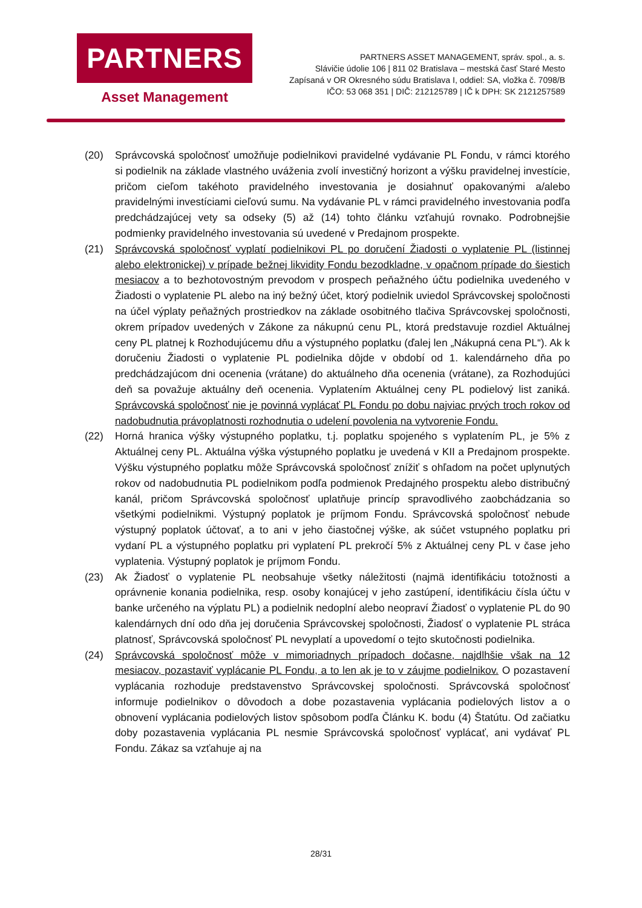PARTNERS
Asset Management
PARTNERS ASSET MANAGEMENT, správ. spol., a. s.
Slávičie údolie 106 | 811 02 Bratislava – mestská časť Staré Mesto
Zapísaná v OR Okresného súdu Bratislava I, oddiel: SA, vložka č. 7098/B
IČO: 53 068 351 | DIČ: 212125789 | IČ k DPH: SK 2121257589
(20) Správcovská spoločnosť umožňuje podielnikovi pravidelné vydávanie PL Fondu, v rámci ktorého si podielnik na základe vlastného uváženia zvolí investičný horizont a výšku pravidelnej investície, pričom cieľom takéhoto pravidelného investovania je dosiahnuť opakovanými a/alebo pravidelnými investíciami cieľovú sumu. Na vydávanie PL v rámci pravidelného investovania podľa predchádzajúcej vety sa odseky (5) až (14) tohto článku vzťahujú rovnako. Podrobnejšie podmienky pravidelného investovania sú uvedené v Predajnom prospekte.
(21) Správcovská spoločnosť vyplatí podielnikovi PL po doručení Žiadosti o vyplatenie PL (listinnej alebo elektronickej) v prípade bežnej likvidity Fondu bezodkladne, v opačnom prípade do šiestich mesiacov a to bezhotovostným prevodom v prospech peňažného účtu podielnika uvedeného v Žiadosti o vyplatenie PL alebo na iný bežný účet, ktorý podielnik uviedol Správcovskej spoločnosti na účel výplaty peňažných prostriedkov na základe osobitného tlačiva Správcovskej spoločnosti, okrem prípadov uvedených v Zákone za nákupnú cenu PL, ktorá predstavuje rozdiel Aktuálnej ceny PL platnej k Rozhodujúcemu dňu a výstupného poplatku (ďalej len „Nákupná cena PL“). Ak k doručeniu Žiadosti o vyplatenie PL podielnika dôjde v období od 1. kalendárneho dňa po predchádzajúcom dni ocenenia (vrátane) do aktuálneho dňa ocenenia (vrátane), za Rozhodujúci deň sa považuje aktuálny deň ocenenia. Vyplatením Aktuálnej ceny PL podielový list zaniká. Správcovská spoločnosť nie je povinná vyplácať PL Fondu po dobu najviac prvých troch rokov od nadobudnutia právoplatnosti rozhodnutia o udelení povolenia na vytvorenie Fondu.
(22) Horná hranica výšky výstupného poplatku, t.j. poplatku spojeného s vyplatením PL, je 5% z Aktuálnej ceny PL. Aktuálna výška výstupného poplatku je uvedená v KII a Predajnom prospekte. Výšku výstupného poplatku môže Správcovská spoločnosť znížiť s ohľadom na počet uplynutých rokov od nadobudnutia PL podielnikom podľa podmienok Predajného prospektu alebo distribučný kanál, pričom Správcovská spoločnosť uplatňuje princíp spravodlivého zaobchádzania so všetkými podielnikmi. Výstupný poplatok je príjmom Fondu. Správcovská spoločnosť nebude výstupný poplatok účtovať, a to ani v jeho čiastočnej výške, ak súčet vstupného poplatku pri vydaní PL a výstupného poplatku pri vyplatení PL prekročí 5% z Aktuálnej ceny PL v čase jeho vyplatenia. Výstupný poplatok je príjmom Fondu.
(23) Ak Žiadosť o vyplatenie PL neobsahuje všetky náležitosti (najmä identifikáciu totožnosti a oprávnenie konania podielnika, resp. osoby konajúcej v jeho zastúpení, identifikáciu čísla účtu v banke určeného na výplatu PL) a podielnik nedoplní alebo neopraví Žiadosť o vyplatenie PL do 90 kalendárnych dní odo dňa jej doručenia Správcovskej spoločnosti, Žiadosť o vyplatenie PL stráca platnosť, Správcovská spoločnosť PL nevyplatí a upovedomí o tejto skutočnosti podielnika.
(24) Správcovská spoločnosť môže v mimoriadnych prípadoch dočasne, najdlhšie však na 12 mesiacov, pozastaviť vyplácanie PL Fondu, a to len ak je to v záujme podielnikov. O pozastavení vyplácania rozhoduje predstavenstvo Správcovskej spoločnosti. Správcovská spoločnosť informuje podielnikov o dôvodoch a dobe pozastavenia vyplácania podielových listov a o obnovení vyplácania podielových listov spôsobom podľa Článku K. bodu (4) Štatútu. Od začiatku doby pozastavenia vyplácania PL nesmie Správcovská spoločnosť vyplácať, ani vydávať PL Fondu. Zákaz sa vzťahuje aj na
28/31